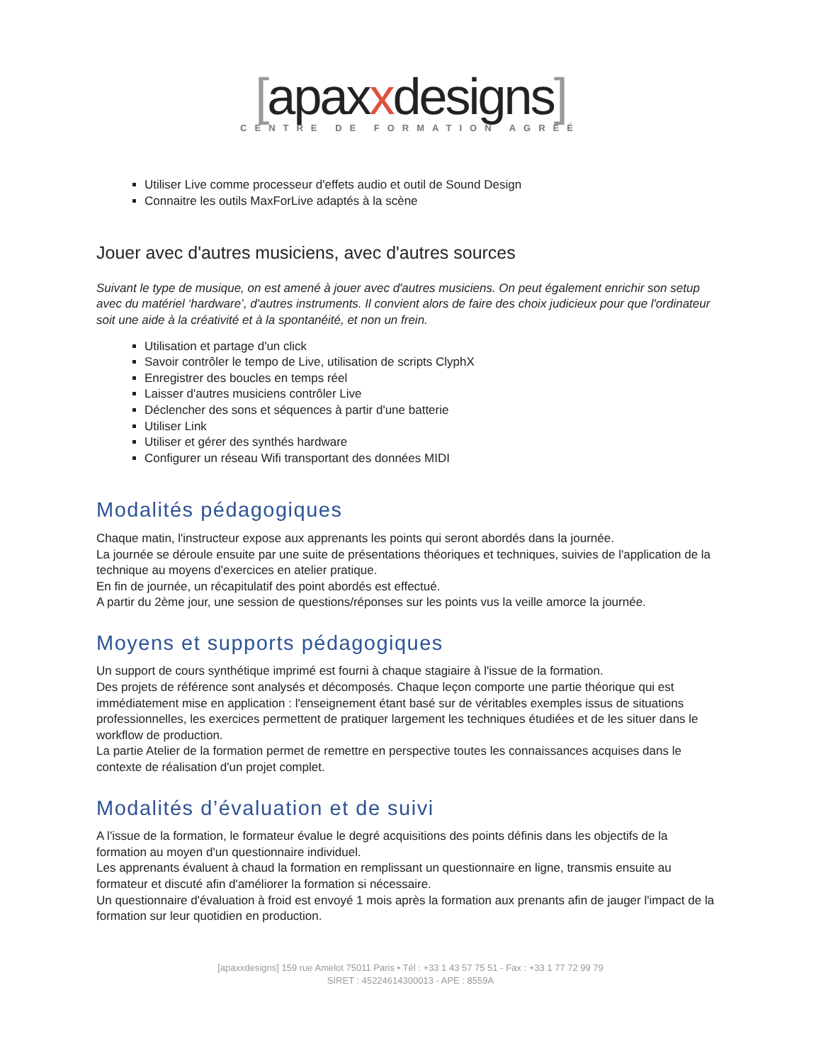[apaxxdesigns]
CENTRE DE FORMATION AGRÉÉ
Utiliser Live comme processeur d'effets audio et outil de Sound Design
Connaitre les outils MaxForLive adaptés à la scène
Jouer avec d'autres musiciens, avec d'autres sources
Suivant le type de musique, on est amené à jouer avec d'autres musiciens. On peut également enrichir son setup avec du matériel ‘hardware’, d'autres instruments. Il convient alors de faire des choix judicieux pour que l'ordinateur soit une aide à la créativité et à la spontanéité, et non un frein.
Utilisation et partage d'un click
Savoir contrôler le tempo de Live, utilisation de scripts ClyphX
Enregistrer des boucles en temps réel
Laisser d'autres musiciens contrôler Live
Déclencher des sons et séquences à partir d'une batterie
Utiliser Link
Utiliser et gérer des synthés hardware
Configurer un réseau Wifi transportant des données MIDI
Modalités pédagogiques
Chaque matin, l'instructeur expose aux apprenants les points qui seront abordés dans la journée.
La journée se déroule ensuite par une suite de présentations théoriques et techniques, suivies de l'application de la technique au moyens d'exercices en atelier pratique.
En fin de journée, un récapitulatif des point abordés est effectué.
A partir du 2ème jour, une session de questions/réponses sur les points vus la veille amorce la journée.
Moyens et supports pédagogiques
Un support de cours synthétique imprimé est fourni à chaque stagiaire à l'issue de la formation.
Des projets de référence sont analysés et décomposés. Chaque leçon comporte une partie théorique qui est immédiatement mise en application : l'enseignement étant basé sur de véritables exemples issus de situations professionnelles, les exercices permettent de pratiquer largement les techniques étudiées et de les situer dans le workflow de production.
La partie Atelier de la formation permet de remettre en perspective toutes les connaissances acquises dans le contexte de réalisation d'un projet complet.
Modalités d’évaluation et de suivi
A l'issue de la formation, le formateur évalue le degré acquisitions des points définis dans les objectifs de la formation au moyen d'un questionnaire individuel.
Les apprenants évaluent à chaud la formation en remplissant un questionnaire en ligne, transmis ensuite au formateur et discuté afin d'améliorer la formation si nécessaire.
Un questionnaire d'évaluation à froid est envoyé 1 mois après la formation aux prenants afin de jauger l'impact de la formation sur leur quotidien en production.
[apaxxdesigns] 159 rue Amelot 75011 Paris • Tél : +33 1 43 57 75 51 - Fax : +33 1 77 72 99 79
SIRET : 45224614300013 - APE : 8559A